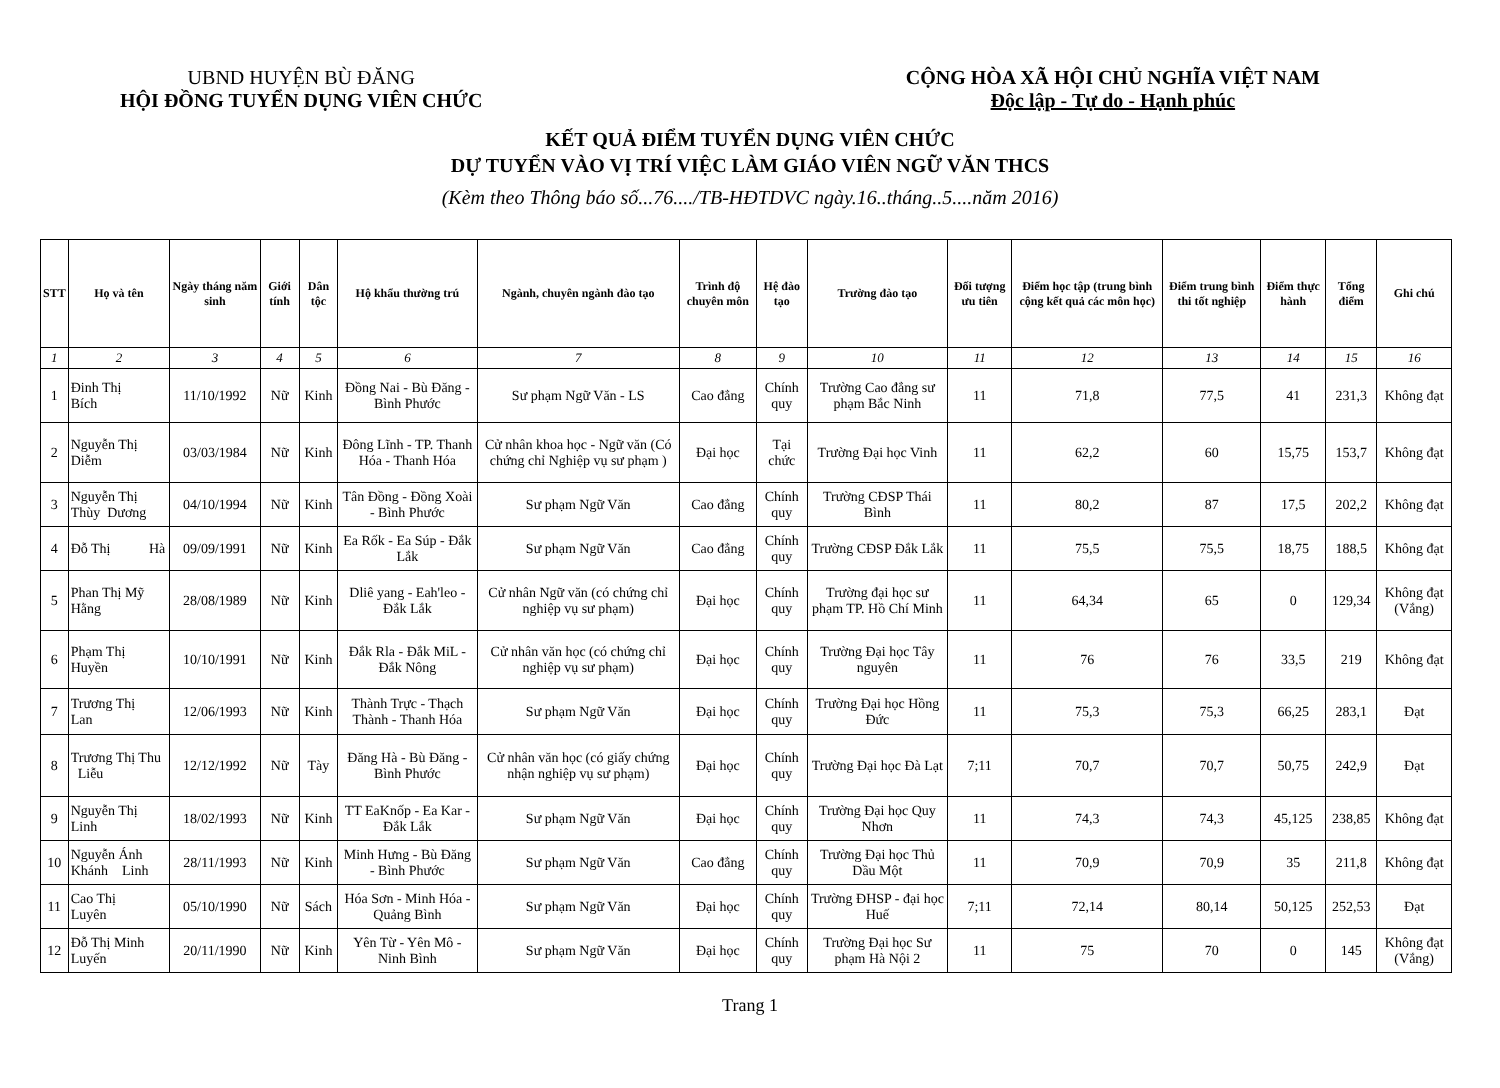UBND HUYỆN BÙ ĐĂNG
HỘI ĐỒNG TUYỂN DỤNG VIÊN CHỨC
CỘNG HÒA XÃ HỘI CHỦ NGHĨA VIỆT NAM
Độc lập - Tự do - Hạnh phúc
KẾT QUẢ ĐIỂM TUYỂN DỤNG VIÊN CHỨC
DỰ TUYỂN VÀO VỊ TRÍ VIỆC LÀM GIÁO VIÊN NGỮ VĂN THCS
(Kèm theo Thông báo số...76..../TB-HĐTDVC ngày.16..tháng..5....năm 2016)
| STT | Họ và tên | Ngày tháng năm sinh | Giới tính | Dân tộc | Hộ khẩu thường trú | Ngành, chuyên ngành đào tạo | Trình độ chuyên môn | Hệ đào tạo | Trường đào tạo | Đối tượng ưu tiên | Điểm học tập (trung bình cộng kết quả các môn học) | Điểm trung bình thi tốt nghiệp | Điểm thực hành | Tổng điểm | Ghi chú |
| --- | --- | --- | --- | --- | --- | --- | --- | --- | --- | --- | --- | --- | --- | --- | --- |
| 1 | 2 | 3 | 4 | 5 | 6 | 7 | 8 | 9 | 10 | 11 | 12 | 13 | 14 | 15 | 16 |
| 1 | Đinh Thị Bích | 11/10/1992 | Nữ | Kinh | Đồng Nai - Bù Đăng - Bình Phước | Sư phạm Ngữ Văn - LS | Cao đẳng | Chính quy | Trường Cao đẳng sư phạm Bắc Ninh | 11 | 71,8 | 77,5 | 41 | 231,3 | Không đạt |
| 2 | Nguyễn Thị Diễm | 03/03/1984 | Nữ | Kinh | Đông Lĩnh - TP. Thanh Hóa - Thanh Hóa | Cử nhân khoa học - Ngữ văn (Có chứng chỉ Nghiệp vụ sư phạm ) | Đại học | Tại chức | Trường Đại học Vinh | 11 | 62,2 | 60 | 15,75 | 153,7 | Không đạt |
| 3 | Nguyễn Thị Thùy Dương | 04/10/1994 | Nữ | Kinh | Tân Đồng - Đồng Xoài - Bình Phước | Sư phạm Ngữ Văn | Cao đẳng | Chính quy | Trường CĐSP Thái Bình | 11 | 80,2 | 87 | 17,5 | 202,2 | Không đạt |
| 4 | Đỗ Thị Hà | 09/09/1991 | Nữ | Kinh | Ea Rốk - Ea Súp - Đắk Lắk | Sư phạm Ngữ Văn | Cao đẳng | Chính quy | Trường CĐSP Đắk Lắk | 11 | 75,5 | 75,5 | 18,75 | 188,5 | Không đạt |
| 5 | Phan Thị Mỹ Hằng | 28/08/1989 | Nữ | Kinh | Dliê yang - Eah'leo - Đắk Lắk | Cử nhân Ngữ văn (có chứng chỉ nghiệp vụ sư phạm) | Đại học | Chính quy | Trường đại học sư phạm TP. Hồ Chí Minh | 11 | 64,34 | 65 | 0 | 129,34 | Không đạt (Vắng) |
| 6 | Phạm Thị Huyền | 10/10/1991 | Nữ | Kinh | Đắk Rla - Đắk MiL - Đắk Nông | Cử nhân văn học (có chứng chỉ nghiệp vụ sư phạm) | Đại học | Chính quy | Trường Đại học Tây nguyên | 11 | 76 | 76 | 33,5 | 219 | Không đạt |
| 7 | Trương Thị Lan | 12/06/1993 | Nữ | Kinh | Thành Trực - Thạch Thành - Thanh Hóa | Sư phạm Ngữ Văn | Đại học | Chính quy | Trường Đại học Hồng Đức | 11 | 75,3 | 75,3 | 66,25 | 283,1 | Đạt |
| 8 | Trương Thị Thu Liễu | 12/12/1992 | Nữ | Tày | Đăng Hà - Bù Đăng - Bình Phước | Cử nhân văn học (có giấy chứng nhận nghiệp vụ sư phạm) | Đại học | Chính quy | Trường Đại học Đà Lạt | 7;11 | 70,7 | 70,7 | 50,75 | 242,9 | Đạt |
| 9 | Nguyễn Thị Linh | 18/02/1993 | Nữ | Kinh | TT EaKnốp - Ea Kar - Đắk Lắk | Sư phạm Ngữ Văn | Đại học | Chính quy | Trường Đại học Quy Nhơn | 11 | 74,3 | 74,3 | 45,125 | 238,85 | Không đạt |
| 10 | Nguyễn Ánh Khánh Linh | 28/11/1993 | Nữ | Kinh | Minh Hưng - Bù Đăng - Bình Phước | Sư phạm Ngữ Văn | Cao đẳng | Chính quy | Trường Đại học Thủ Dầu Một | 11 | 70,9 | 70,9 | 35 | 211,8 | Không đạt |
| 11 | Cao Thị Luyên | 05/10/1990 | Nữ | Sách | Hóa Sơn - Minh Hóa - Quảng Bình | Sư phạm Ngữ Văn | Đại học | Chính quy | Trường ĐHSP - đại học Huế | 7;11 | 72,14 | 80,14 | 50,125 | 252,53 | Đạt |
| 12 | Đỗ Thị Minh Luyến | 20/11/1990 | Nữ | Kinh | Yên Từ - Yên Mô - Ninh Bình | Sư phạm Ngữ Văn | Đại học | Chính quy | Trường Đại học Sư phạm Hà Nội 2 | 11 | 75 | 70 | 0 | 145 | Không đạt (Vắng) |
Trang 1